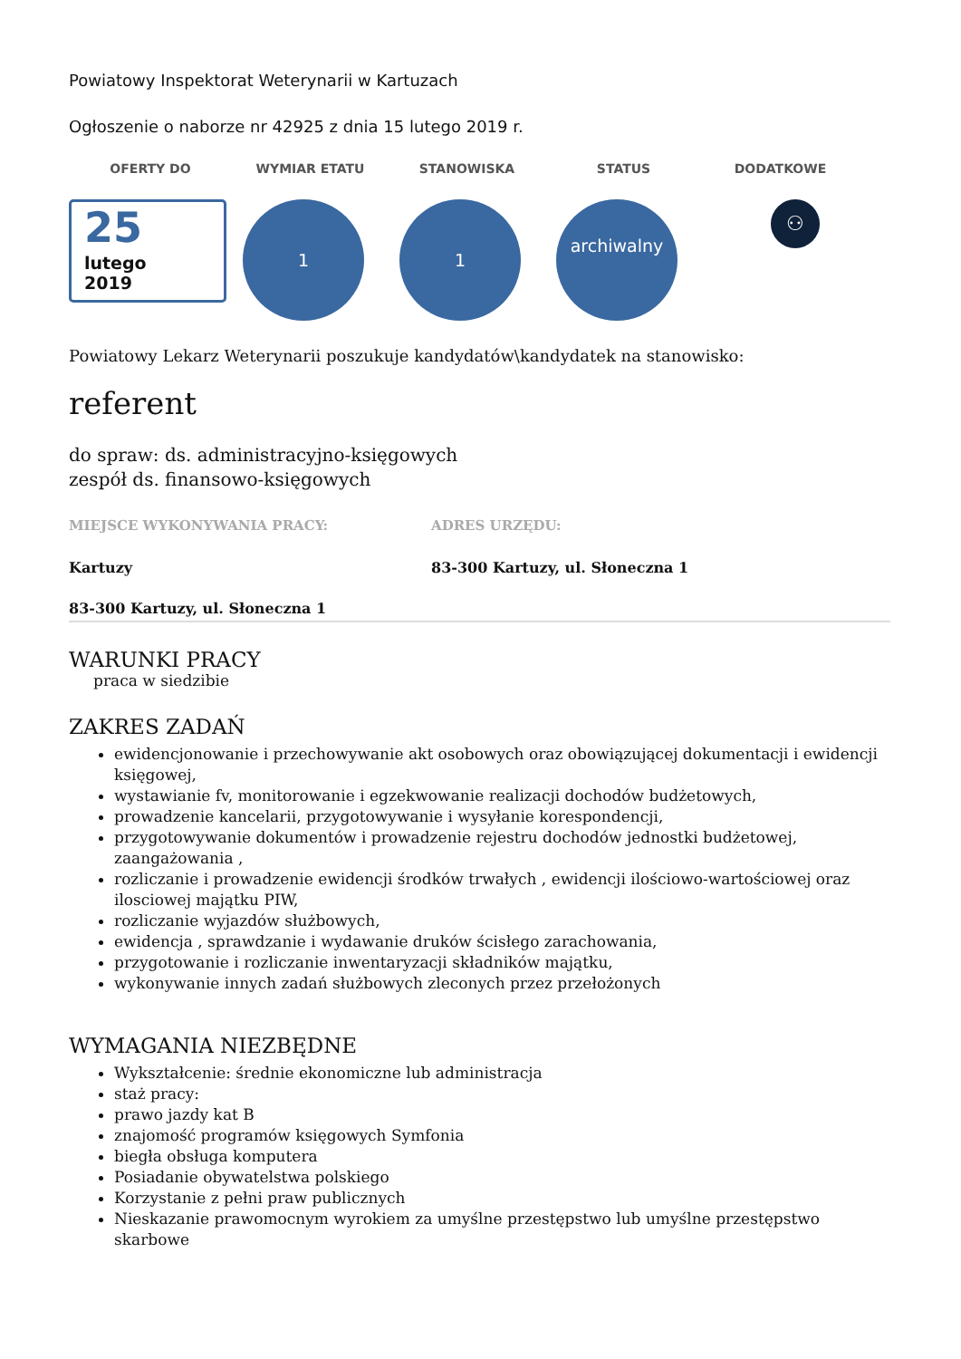Powiatowy Inspektorat Weterynarii w Kartuzach
Ogłoszenie o naborze nr 42925 z dnia 15 lutego 2019 r.
OFERTY DO WYMIAR ETATU STANOWISKA STATUS DODATKOWE
25
lutego
2019
1 1
archiwalny
⚇
Powiatowy Lekarz Weterynarii poszukuje kandydatów\kandydatek na stanowisko:
referent
do spraw: ds. administracyjno-księgowych
zespół ds. finansowo-księgowych
MIEJSCE WYKONYWANIA PRACY:
Kartuzy
83-300 Kartuzy, ul. Słoneczna 1
ADRES URZĘDU:
83-300 Kartuzy, ul. Słoneczna 1
WARUNKI PRACY
praca w siedzibie
ZAKRES ZADAŃ
ewidencjonowanie i przechowywanie akt osobowych oraz obowiązującej dokumentacji i ewidencji księgowej,
wystawianie fv, monitorowanie i egzekwowanie realizacji dochodów budżetowych,
prowadzenie kancelarii, przygotowywanie i wysyłanie korespondencji,
przygotowywanie dokumentów i prowadzenie rejestru dochodów jednostki budżetowej, zaangażowania ,
rozliczanie i prowadzenie ewidencji środków trwałych , ewidencji ilościowo-wartościowej oraz ilosciowej majątku PIW,
rozliczanie wyjazdów służbowych,
ewidencja , sprawdzanie i wydawanie druków ścisłego zarachowania,
przygotowanie i rozliczanie inwentaryzacji składników majątku,
wykonywanie innych zadań służbowych zleconych przez przełożonych
WYMAGANIA NIEZBĘDNE
Wykształcenie: średnie ekonomiczne lub administracja
staż pracy:
prawo jazdy kat B
znajomość programów księgowych Symfonia
biegła obsługa komputera
Posiadanie obywatelstwa polskiego
Korzystanie z pełni praw publicznych
Nieskazanie prawomocnym wyrokiem za umyślne przestępstwo lub umyślne przestępstwo skarbowe